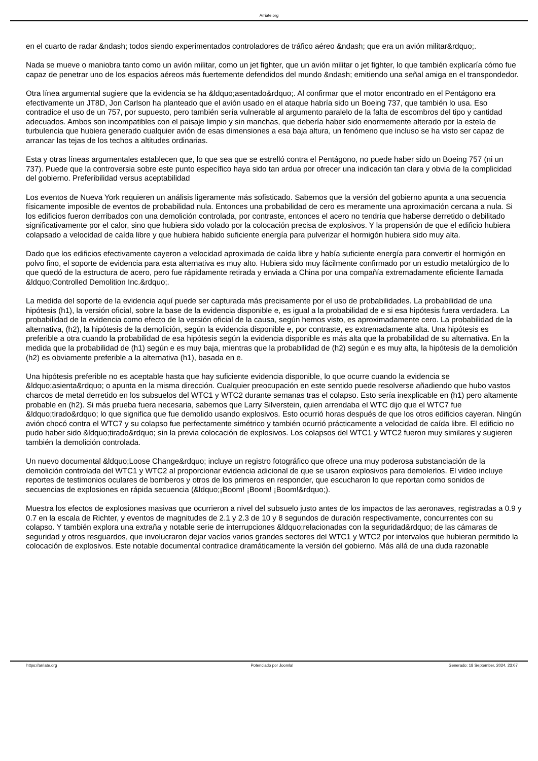Arriate.org
en el cuarto de radar &ndash; todos siendo experimentados controladores de tráfico aéreo &ndash; que era un avión militar&rdquo;.
Nada se mueve o maniobra tanto como un avión militar, como un jet fighter, que un avión militar o jet fighter, lo que también explicaría cómo fue capaz de penetrar uno de los espacios aéreos más fuertemente defendidos del mundo &ndash; emitiendo una señal amiga en el transpondedor.
Otra línea argumental sugiere que la evidencia se ha &ldquo;asentado&rdquo;. Al confirmar que el motor encontrado en el Pentágono era efectivamente un JT8D, Jon Carlson ha planteado que el avión usado en el ataque habría sido un Boeing 737, que también lo usa. Eso contradice el uso de un 757, por supuesto, pero también sería vulnerable al argumento paralelo de la falta de escombros del tipo y cantidad adecuados. Ambos son incompatibles con el paisaje limpio y sin manchas, que debería haber sido enormemente alterado por la estela de turbulencia que hubiera generado cualquier avión de esas dimensiones a esa baja altura, un fenómeno que incluso se ha visto ser capaz de arrancar las tejas de los techos a altitudes ordinarias.
Esta y otras líneas argumentales establecen que, lo que sea que se estrelló contra el Pentágono, no puede haber sido un Boeing 757 (ni un 737). Puede que la controversia sobre este punto específico haya sido tan ardua por ofrecer una indicación tan clara y obvia de la complicidad del gobierno. Preferibilidad versus aceptabilidad
Los eventos de Nueva York requieren un análisis ligeramente más sofisticado. Sabemos que la versión del gobierno apunta a una secuencia físicamente imposible de eventos de probabilidad nula. Entonces una probabilidad de cero es meramente una aproximación cercana a nula. Si los edificios fueron derribados con una demolición controlada, por contraste, entonces el acero no tendría que haberse derretido o debilitado significativamente por el calor, sino que hubiera sido volado por la colocación precisa de explosivos. Y la propensión de que el edificio hubiera colapsado a velocidad de caída libre y que hubiera habido suficiente energía para pulverizar el hormigón hubiera sido muy alta.
Dado que los edificios efectivamente cayeron a velocidad aproximada de caída libre y había suficiente energía para convertir el hormigón en polvo fino, el soporte de evidencia para esta alternativa es muy alto. Hubiera sido muy fácilmente confirmado por un estudio metalúrgico de lo que quedó de la estructura de acero, pero fue rápidamente retirada y enviada a China por una compañía extremadamente eficiente llamada &ldquo;Controlled Demolition Inc.&rdquo;.
La medida del soporte de la evidencia aquí puede ser capturada más precisamente por el uso de probabilidades. La probabilidad de una hipótesis (h1), la versión oficial, sobre la base de la evidencia disponible e, es igual a la probabilidad de e si esa hipótesis fuera verdadera. La probabilidad de la evidencia como efecto de la versión oficial de la causa, según hemos visto, es aproximadamente cero. La probabilidad de la alternativa, (h2), la hipótesis de la demolición, según la evidencia disponible e, por contraste, es extremadamente alta. Una hipótesis es preferible a otra cuando la probabilidad de esa hipótesis según la evidencia disponible es más alta que la probabilidad de su alternativa. En la medida que la probabilidad de (h1) según e es muy baja, mientras que la probabilidad de (h2) según e es muy alta, la hipótesis de la demolición (h2) es obviamente preferible a la alternativa (h1), basada en e.
Una hipótesis preferible no es aceptable hasta que hay suficiente evidencia disponible, lo que ocurre cuando la evidencia se &ldquo;asienta&rdquo; o apunta en la misma dirección. Cualquier preocupación en este sentido puede resolverse añadiendo que hubo vastos charcos de metal derretido en los subsuelos del WTC1 y WTC2 durante semanas tras el colapso. Esto sería inexplicable en (h1) pero altamente probable en (h2). Si más prueba fuera necesaria, sabemos que Larry Silverstein, quien arrendaba el WTC dijo que el WTC7 fue &ldquo;tirado&rdquo; lo que significa que fue demolido usando explosivos. Esto ocurrió horas después de que los otros edificios cayeran. Ningún avión chocó contra el WTC7 y su colapso fue perfectamente simétrico y también ocurrió prácticamente a velocidad de caída libre. El edificio no pudo haber sido &ldquo;tirado&rdquo; sin la previa colocación de explosivos. Los colapsos del WTC1 y WTC2 fueron muy similares y sugieren también la demolición controlada.
Un nuevo documental &ldquo;Loose Change&rdquo; incluye un registro fotográfico que ofrece una muy poderosa substanciación de la demolición controlada del WTC1 y WTC2 al proporcionar evidencia adicional de que se usaron explosivos para demolerlos. El video incluye reportes de testimonios oculares de bomberos y otros de los primeros en responder, que escucharon lo que reportan como sonidos de secuencias de explosiones en rápida secuencia (&ldquo;¡Boom! ¡Boom! ¡Boom!&rdquo;).
Muestra los efectos de explosiones masivas que ocurrieron a nivel del subsuelo justo antes de los impactos de las aeronaves, registradas a 0.9 y 0.7 en la escala de Richter, y eventos de magnitudes de 2.1 y 2.3 de 10 y 8 segundos de duración respectivamente, concurrentes con su colapso. Y también explora una extraña y notable serie de interrupciones &ldquo;relacionadas con la seguridad&rdquo; de las cámaras de seguridad y otros resguardos, que involucraron dejar vacíos varios grandes sectores del WTC1 y WTC2 por intervalos que hubieran permitido la colocación de explosivos. Este notable documental contradice dramáticamente la versión del gobierno. Más allá de una duda razonable
https://arriate.org Potenciado por Joomla! Generado: 18 September, 2024, 23:07